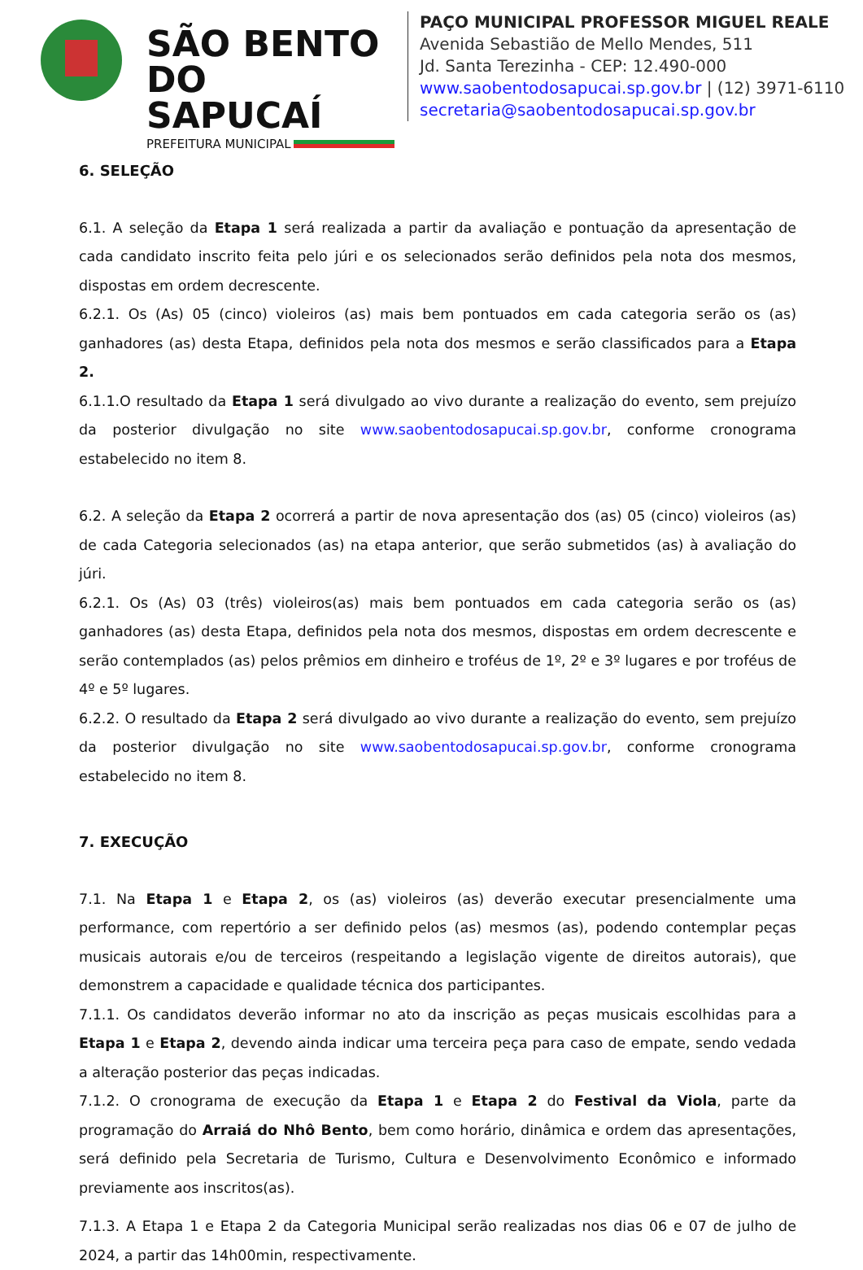SÃO BENTO DO SAPUCAÍ
PREFEITURA MUNICIPAL
PAÇO MUNICIPAL PROFESSOR MIGUEL REALE
Avenida Sebastião de Mello Mendes, 511
Jd. Santa Terezinha - CEP: 12.490-000
www.saobentodosapucai.sp.gov.br | (12) 3971-6110
secretaria@saobentodosapucai.sp.gov.br
6. SELEÇÃO
6.1. A seleção da Etapa 1 será realizada a partir da avaliação e pontuação da apresentação de cada candidato inscrito feita pelo júri e os selecionados serão definidos pela nota dos mesmos, dispostas em ordem decrescente.
6.2.1. Os (As) 05 (cinco) violeiros (as) mais bem pontuados em cada categoria serão os (as) ganhadores (as) desta Etapa, definidos pela nota dos mesmos e serão classificados para a Etapa 2.
6.1.1.O resultado da Etapa 1 será divulgado ao vivo durante a realização do evento, sem prejuízo da posterior divulgação no site www.saobentodosapucai.sp.gov.br, conforme cronograma estabelecido no item 8.
6.2. A seleção da Etapa 2 ocorrerá a partir de nova apresentação dos (as) 05 (cinco) violeiros (as) de cada Categoria selecionados (as) na etapa anterior, que serão submetidos (as) à avaliação do júri.
6.2.1. Os (As) 03 (três) violeiros(as) mais bem pontuados em cada categoria serão os (as) ganhadores (as) desta Etapa, definidos pela nota dos mesmos, dispostas em ordem decrescente e serão contemplados (as) pelos prêmios em dinheiro e troféus de 1º, 2º e 3º lugares e por troféus de 4º e 5º lugares.
6.2.2. O resultado da Etapa 2 será divulgado ao vivo durante a realização do evento, sem prejuízo da posterior divulgação no site www.saobentodosapucai.sp.gov.br, conforme cronograma estabelecido no item 8.
7. EXECUÇÃO
7.1. Na Etapa 1 e Etapa 2, os (as) violeiros (as) deverão executar presencialmente uma performance, com repertório a ser definido pelos (as) mesmos (as), podendo contemplar peças musicais autorais e/ou de terceiros (respeitando a legislação vigente de direitos autorais), que demonstrem a capacidade e qualidade técnica dos participantes.
7.1.1. Os candidatos deverão informar no ato da inscrição as peças musicais escolhidas para a Etapa 1 e Etapa 2, devendo ainda indicar uma terceira peça para caso de empate, sendo vedada a alteração posterior das peças indicadas.
7.1.2. O cronograma de execução da Etapa 1 e Etapa 2 do Festival da Viola, parte da programação do Arraiá do Nhô Bento, bem como horário, dinâmica e ordem das apresentações, será definido pela Secretaria de Turismo, Cultura e Desenvolvimento Econômico e informado previamente aos inscritos(as).
7.1.3. A Etapa 1 e Etapa 2 da Categoria Municipal serão realizadas nos dias 06 e 07 de julho de 2024, a partir das 14h00min, respectivamente.